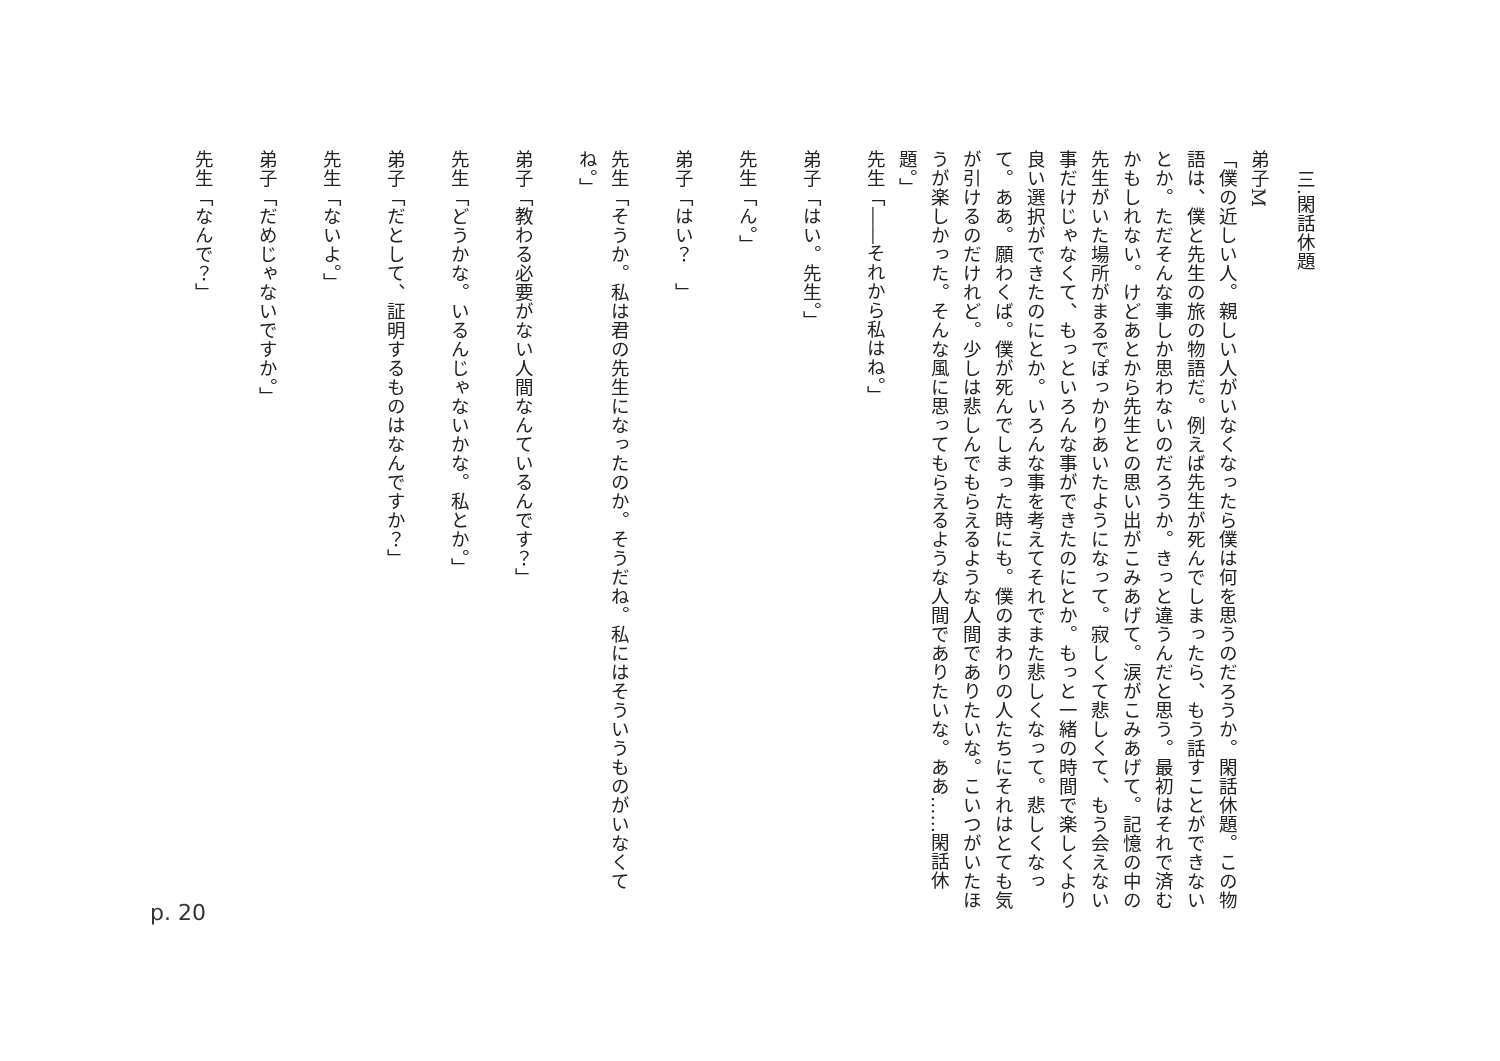三.閑話休題
弟子M
「僕の近しい人。親しい人がいなくなったら僕は何を思うのだろうか。閑話休題。この物語は、僕と先生の旅の物語だ。例えば先生が死んでしまったら、もう話すことができないとか。ただそんな事しか思わないのだろうか。きっと違うんだと思う。最初はそれで済むかもしれない。けどあとから先生との思い出がこみあげて。涙がこみあげて。記憶の中の先生がいた場所がまるでぽっかりあいたようになって。寂しくて悲しくて、もう会えない事だけじゃなくて、もっといろんな事ができたのにとか。もっと一緒の時間で楽しくより良い選択ができたのにとか。いろんな事を考えてそれでまた悲しくなって。悲しくなって。ああ。願わくば。僕が死んでしまった時にも。僕のまわりの人たちにそれはとても気が引けるのだけれど。少しは悲しんでもらえるような人間でありたいな。こいつがいたほうが楽しかった。そんな風に思ってもらえるような人間でありたいな。ああ……閑話休題。」
先生「――それから私はね。」
弟子「はい。先生。」
先生「ん。」
弟子「はい？　」
先生「そうか。私は君の先生になったのか。そうだね。私にはそういうものがいなくてね。」
弟子「教わる必要がない人間なんているんです？」
先生「どうかな。いるんじゃないかな。私とか。」
弟子「だとして、証明するものはなんですか？」
先生「ないよ。」
弟子「だめじゃないですか。」
先生「なんで？」
p. 20